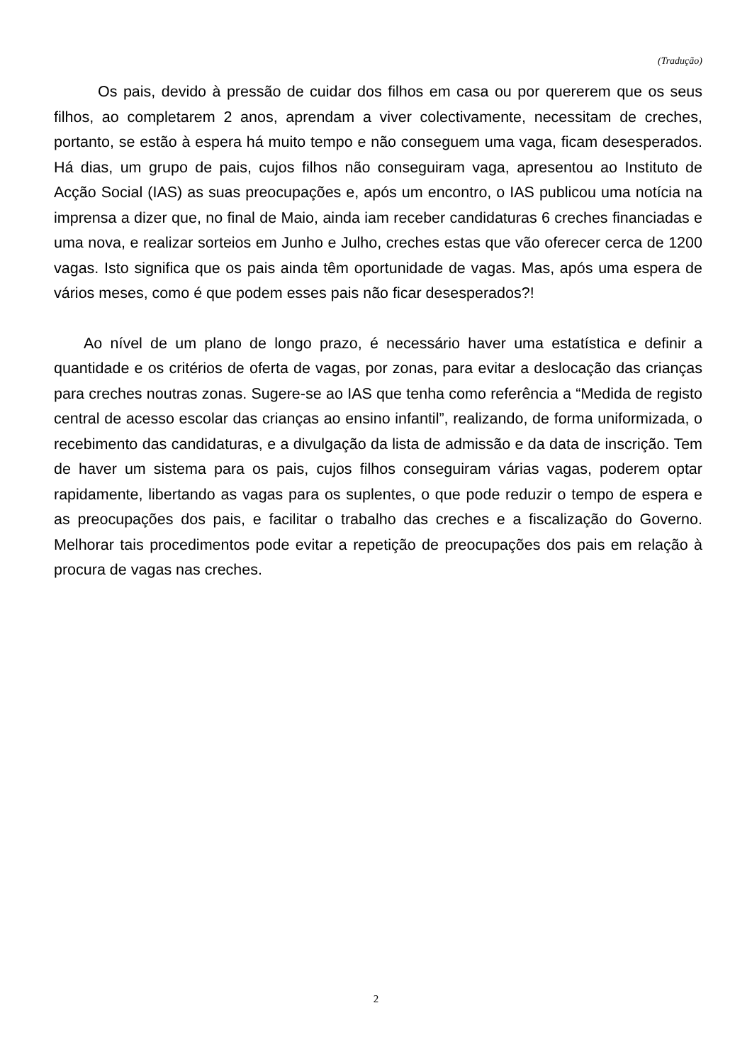(Tradução)
Os pais, devido à pressão de cuidar dos filhos em casa ou por quererem que os seus filhos, ao completarem 2 anos, aprendam a viver colectivamente, necessitam de creches, portanto, se estão à espera há muito tempo e não conseguem uma vaga, ficam desesperados. Há dias, um grupo de pais, cujos filhos não conseguiram vaga, apresentou ao Instituto de Acção Social (IAS) as suas preocupações e, após um encontro, o IAS publicou uma notícia na imprensa a dizer que, no final de Maio, ainda iam receber candidaturas 6 creches financiadas e uma nova, e realizar sorteios em Junho e Julho, creches estas que vão oferecer cerca de 1200 vagas. Isto significa que os pais ainda têm oportunidade de vagas. Mas, após uma espera de vários meses, como é que podem esses pais não ficar desesperados?!
Ao nível de um plano de longo prazo, é necessário haver uma estatística e definir a quantidade e os critérios de oferta de vagas, por zonas, para evitar a deslocação das crianças para creches noutras zonas. Sugere-se ao IAS que tenha como referência a “Medida de registo central de acesso escolar das crianças ao ensino infantil”, realizando, de forma uniformizada, o recebimento das candidaturas, e a divulgação da lista de admissão e da data de inscrição. Tem de haver um sistema para os pais, cujos filhos conseguiram várias vagas, poderem optar rapidamente, libertando as vagas para os suplentes, o que pode reduzir o tempo de espera e as preocupações dos pais, e facilitar o trabalho das creches e a fiscalização do Governo. Melhorar tais procedimentos pode evitar a repetição de preocupações dos pais em relação à procura de vagas nas creches.
2